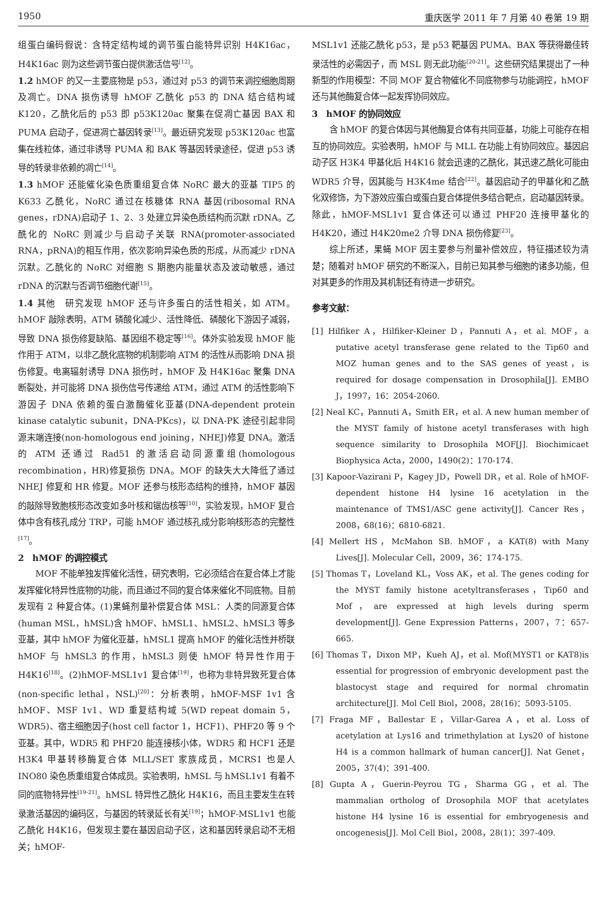1950 重庆医学 2011 年 7 月第 40 卷第 19 期
组蛋白编码假说：含特定结构域的调节蛋白能特异识别 H4K16ac，H4K16ac 则为这些调节蛋白提供激活信号<sup>[12]</sup>。
1.2 hMOF 的又一主要底物是 p53，通过对 p53 的调节来调控细胞周期及凋亡。DNA 损伤诱导 hMOF 乙酰化 p53 的 DNA 结合结构域 K120，乙酰化后的 p53 即 p53K120ac 聚集在促凋亡基因 BAX 和 PUMA 启动子，促进凋亡基因转录<sup>[13]</sup>。最近研究发现 p53K120ac 也富集在线粒体，通过非诱导 PUMA 和 BAK 等基因转录途径，促进 p53 诱导的转录非依赖的凋亡<sup>[14]</sup>。
1.3 hMOF 还能催化染色质重组复合体 NoRC 最大的亚基 TIP5 的 K633 乙酰化，NoRC 通过在核糖体 RNA 基因(ribosomal RNA genes，rDNA)启动子 1、2、3 处建立异染色质结构而沉默 rDNA。乙酰化的 NoRC 则减少与启动子关联 RNA(promoter-associated RNA，pRNA)的相互作用，依次影响异染色质的形成，从而减少 rDNA 沉默。乙酰化的 NoRC 对细胞 S 期胞内能量状态及波动敏感，通过 rDNA 的沉默与否调节细胞代谢<sup>[15]</sup>。
1.4 其他　研究发现 hMOF 还与许多蛋白的活性相关，如 ATM。hMOF 敲除表明，ATM 磷酸化减少、活性降低、磷酸化下游因子减弱，导致 DNA 损伤修复缺陷、基因组不稳定等<sup>[16]</sup>。体外实验发现 hMOF 能作用于 ATM，以非乙酰化底物的机制影响 ATM 的活性从而影响 DNA 损伤修复。电离辐射诱导 DNA 损伤时，hMOF 及 H4K16ac 聚集 DNA 断裂处，并可能将 DNA 损伤信号传递给 ATM，通过 ATM 的活性影响下游因子 DNA 依赖的蛋白激酶催化亚基(DNA-dependent protein kinase catalytic subunit，DNA-PKcs)，以 DNA-PK 途径引起非同源末端连接(non-homologous end joining，NHEJ)修复 DNA。激活的 ATM 还通过 Rad51 的激活启动同源重组(homologous recombination，HR)修复损伤 DNA。MOF 的缺失大大降低了通过 NHEJ 修复和 HR 修复。MOF 还参与核形态结构的维持，hMOF 基因的敲除导致胞核形态改变如多叶核和锯齿核等<sup>[10]</sup>，实验发现，hMOF 复合体中含有核孔成分 TRP，可能 hMOF 通过核孔成分影响核形态的完整性<sup>[17]</sup>。
2　hMOF 的调控模式
MOF 不能单独发挥催化活性，研究表明，它必须结合在复合体上才能发挥催化特异性底物的功能，而且通过不同的复合体来催化不同底物。目前发现有 2 种复合体。(1)果蝇剂量补偿复合体 MSL：人类的同源复合体(human MSL，hMSL)含 hMOF、hMSL1、hMSL2、hMSL3 等多亚基，其中 hMOF 为催化亚基，hMSL1 提高 hMOF 的催化活性并桥联 hMOF 与 hMSL3 的作用，hMSL3 则使 hMOF 特异性作用于 H4K16<sup>[18]</sup>。(2)hMOF-MSL1v1 复合体<sup>[19]</sup>，也称为非特异致死复合体(non-specific lethal，NSL)<sup>[20]</sup>：分析表明，hMOF-MSF 1v1 含 hMOF、MSF 1v1、WD 重复结构域 5(WD repeat domain 5，WDR5)、宿主细胞因子(host cell factor 1，HCF1)、PHF20 等 9 个亚基。其中，WDR5 和 PHF20 能连接核小体，WDR5 和 HCF1 还是 H3K4 甲基转移酶复合体 MLL/SET 家族成员，MCRS1 也是人 INO80 染色质重组复合体成员。实验表明，hMSL 与 hMSL1v1 有着不同的底物特异性<sup>[19-21]</sup>。hMSL 特异性乙酰化 H4K16，而且主要发生在转录激活基因的编码区，与基因的转录延长有关<sup>[19]</sup>；hMOF-MSL1v1 也能乙酰化 H4K16，但发现主要在基因启动子区，这和基因转录启动不无相关；hMOF-
MSL1v1 还能乙酰化 p53，是 p53 靶基因 PUMA、BAX 等获得最佳转录活性的必需因子，而 MSL 则无此功能<sup>[20-21]</sup>。这些研究结果提出了一种新型的作用模型：不同 MOF 复合物催化不同底物参与功能调控，hMOF 还与其他酶复合体一起发挥协同效应。
3　hMOF 的协同效应
含 hMOF 的复合体因与其他酶复合体有共同亚基，功能上可能存在相互的协同效应。实验表明，hMOF 与 MLL 在功能上有协同效应。基因启动子区 H3K4 甲基化后 H4K16 就会迅速的乙酰化，其迅速乙酰化可能由 WDR5 介导，因其能与 H3K4me 结合<sup>[22]</sup>。基因启动子的甲基化和乙酰化双修饰，为下游效应蛋白或蛋白复合体提供多结合靶点，启动基因转录。除此，hMOF-MSL1v1 复合体还可以通过 PHF20 连接甲基化的 H4K20，通过 H4K20me2 介导 DNA 损伤修复<sup>[23]</sup>。
综上所述，果蝇 MOF 因主要参与剂量补偿效应，特征描述较为清楚；随着对 hMOF 研究的不断深入，目前已知其参与细胞的诸多功能，但对其更多的作用及其机制还有待进一步研究。
参考文献：
[1] Hilfiker A，Hilfiker-Kleiner D，Pannuti A，et al. MOF，a putative acetyl transferase gene related to the Tip60 and MOZ human genes and to the SAS genes of yeast，is required for dosage compensation in Drosophila[J]. EMBO J，1997，16：2054-2060.
[2] Neal KC，Pannuti A，Smith ER，et al. A new human member of the MYST family of histone acetyl transferases with high sequence similarity to Drosophila MOF[J]. Biochimicaet Biophysica Acta，2000，1490(2)：170-174.
[3] Kapoor-Vazirani P，Kagey JD，Powell DR，et al. Role of hMOF-dependent histone H4 lysine 16 acetylation in the maintenance of TMS1/ASC gene activity[J]. Cancer Res，2008，68(16)：6810-6821.
[4] Mellert HS，McMahon SB. hMOF，a KAT(8) with Many Lives[J]. Molecular Cell，2009，36：174-175.
[5] Thomas T，Loveland KL，Voss AK，et al. The genes coding for the MYST family histone acetyltransferases，Tip60 and Mof，are expressed at high levels during sperm development[J]. Gene Expression Patterns，2007，7：657-665.
[6] Thomas T，Dixon MP，Kueh AJ，et al. Mof(MYST1 or KAT8)is essential for progression of embryonic development past the blastocyst stage and required for normal chromatin architecture[J]. Mol Cell Biol，2008，28(16)：5093-5105.
[7] Fraga MF，Ballestar E，Villar-Garea A，et al. Loss of acetylation at Lys16 and trimethylation at Lys20 of histone H4 is a common hallmark of human cancer[J]. Nat Genet，2005，37(4)：391-400.
[8] Gupta A，Guerin-Peyrou TG，Sharma GG，et al. The mammalian ortholog of Drosophila MOF that acetylates histone H4 lysine 16 is essential for embryogenesis and oncogenesis[J]. Mol Cell Biol，2008，28(1)：397-409.